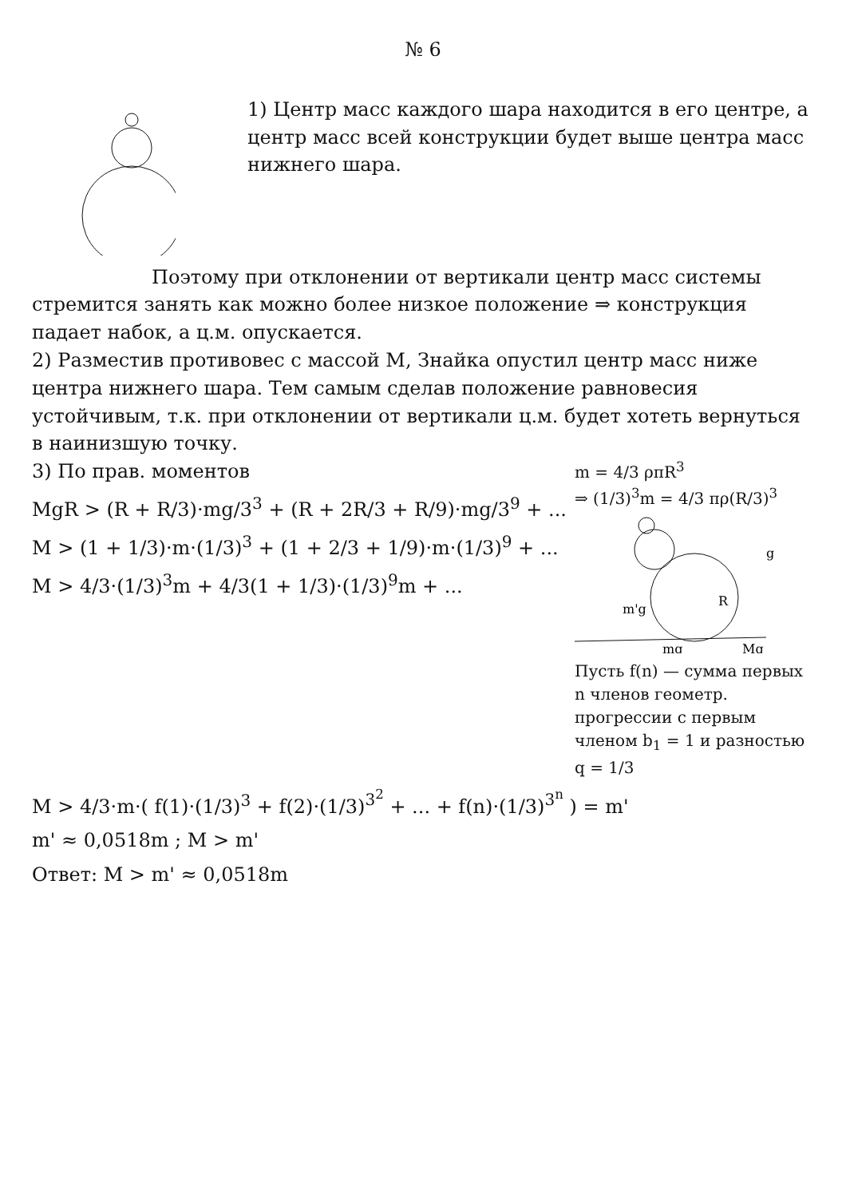№ 6
1) Центр масс каждого шара находится в его центре, а центр масс всей конструкции будет выше центра масс нижнего шара.
Поэтому при отклонении от вертикали центр масс системы стремится занять как можно более низкое положение ⇒ конструкция падает набок, а ц.м. опускается.
2) Разместив противовес с массой M, Знайка опустил центр масс ниже центра нижнего шара. Тем самым сделав положение равновесия устойчивым, т.к. при отклонении от вертикали ц.м. будет хотеть вернуться в наинизшую точку.
3) По прав. моментов
MgR > (R + R/3)·mg/3<sup>3</sup> + (R + 2R/3 + R/9)·mg/3<sup>9</sup> + ...
M > (1 + 1/3)·m·(1/3)<sup>3</sup> + (1 + 2/3 + 1/9)·m·(1/3)<sup>9</sup> + ...
M > 4/3·(1/3)<sup>3</sup>m + 4/3(1 + 1/3)·(1/3)<sup>9</sup>m + ...
m = 4/3 ρπR<sup>3</sup>
⇒ (1/3)<sup>3</sup>m = 4/3 πρ(R/3)<sup>3</sup>
m'g
R
mg
Mg
g
Пусть f(n) — сумма первых n членов геометр. прогрессии с первым членом b<sub>1</sub> = 1 и разностью q = 1/3
M > 4/3·m·( f(1)·(1/3)<sup>3</sup> + f(2)·(1/3)<sup>3<sup>2</sup></sup> + ... + f(n)·(1/3)<sup>3<sup>n</sup></sup> ) = m'
m' ≈ 0,0518m ; M > m'
Ответ: M > m' ≈ 0,0518m